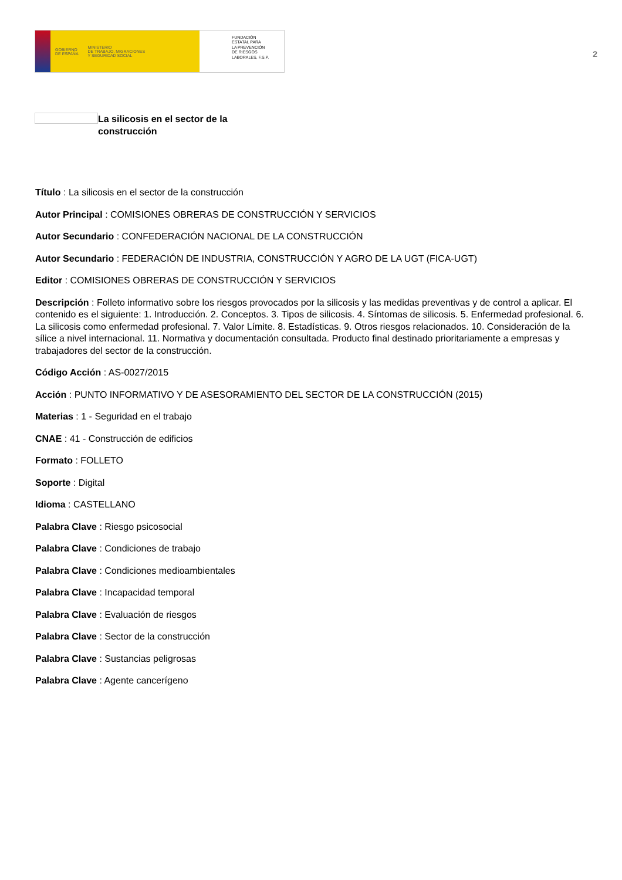GOBIERNO
DE ESPAÑA
MINISTERIO
DE TRABAJO, MIGRACIONES
Y SEGURIDAD SOCIAL
FUNDACIÓN
ESTATAL PARA
LA PREVENCIÓN
DE RIESGOS
LABORALES, F.S.P.
2
La silicosis en el sector de la construcción
Título : La silicosis en el sector de la construcción
Autor Principal : COMISIONES OBRERAS DE CONSTRUCCIÓN Y SERVICIOS
Autor Secundario : CONFEDERACIÓN NACIONAL DE LA CONSTRUCCIÓN
Autor Secundario : FEDERACIÓN DE INDUSTRIA, CONSTRUCCIÓN Y AGRO DE LA UGT (FICA-UGT)
Editor : COMISIONES OBRERAS DE CONSTRUCCIÓN Y SERVICIOS
Descripción : Folleto informativo sobre los riesgos provocados por la silicosis y las medidas preventivas y de control a aplicar. El contenido es el siguiente: 1. Introducción. 2. Conceptos. 3. Tipos de silicosis. 4. Síntomas de silicosis. 5. Enfermedad profesional. 6. La silicosis como enfermedad profesional. 7. Valor Límite. 8. Estadísticas. 9. Otros riesgos relacionados. 10. Consideración de la sílice a nivel internacional. 11. Normativa y documentación consultada. Producto final destinado prioritariamente a empresas y trabajadores del sector de la construcción.
Código Acción : AS-0027/2015
Acción : PUNTO INFORMATIVO Y DE ASESORAMIENTO DEL SECTOR DE LA CONSTRUCCIÓN (2015)
Materias : 1 - Seguridad en el trabajo
CNAE : 41 - Construcción de edificios
Formato : FOLLETO
Soporte : Digital
Idioma : CASTELLANO
Palabra Clave : Riesgo psicosocial
Palabra Clave : Condiciones de trabajo
Palabra Clave : Condiciones medioambientales
Palabra Clave : Incapacidad temporal
Palabra Clave : Evaluación de riesgos
Palabra Clave : Sector de la construcción
Palabra Clave : Sustancias peligrosas
Palabra Clave : Agente cancerígeno